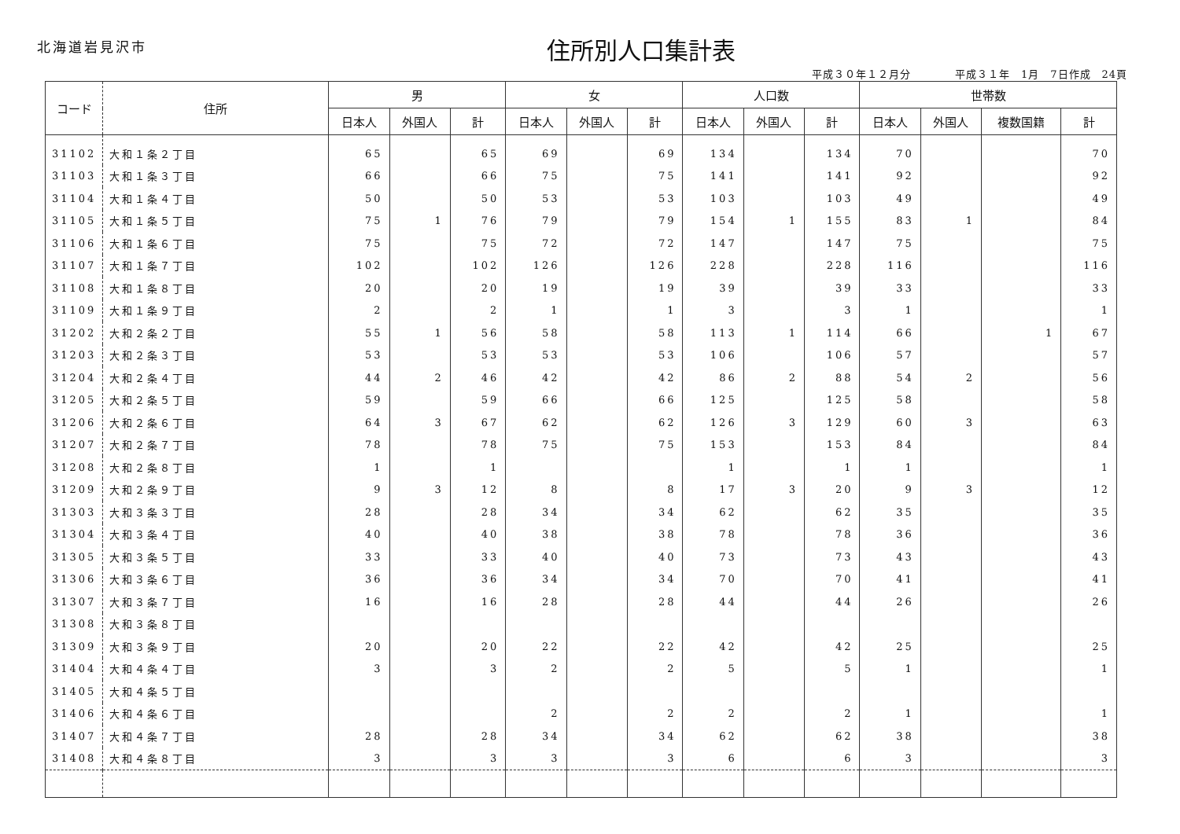北海道岩見沢市 住所別人口集計表
平成３０年１２月分　　　　平成３１年　1月　7日作成　24頁
| コード | 住所 | 男 | | | 女 | | | 人口数 | | | 世帯数 | | | |
| --- | --- | --- | --- | --- | --- | --- | --- | --- | --- | --- | --- | --- | --- | --- |
| | | 日本人 | 外国人 | 計 | 日本人 | 外国人 | 計 | 日本人 | 外国人 | 計 | 日本人 | 外国人 | 複数国籍 | 計 |
| 31102 | 大和１条２丁目 | 65 | | 65 | 69 | | 69 | 134 | | 134 | 70 | | | 70 |
| 31103 | 大和１条３丁目 | 66 | | 66 | 75 | | 75 | 141 | | 141 | 92 | | | 92 |
| 31104 | 大和１条４丁目 | 50 | | 50 | 53 | | 53 | 103 | | 103 | 49 | | | 49 |
| 31105 | 大和１条５丁目 | 75 | 1 | 76 | 79 | | 79 | 154 | 1 | 155 | 83 | 1 | | 84 |
| 31106 | 大和１条６丁目 | 75 | | 75 | 72 | | 72 | 147 | | 147 | 75 | | | 75 |
| 31107 | 大和１条７丁目 | 102 | | 102 | 126 | | 126 | 228 | | 228 | 116 | | | 116 |
| 31108 | 大和１条８丁目 | 20 | | 20 | 19 | | 19 | 39 | | 39 | 33 | | | 33 |
| 31109 | 大和１条９丁目 | 2 | | 2 | 1 | | 1 | 3 | | 3 | 1 | | | 1 |
| 31202 | 大和２条２丁目 | 55 | 1 | 56 | 58 | | 58 | 113 | 1 | 114 | 66 | | 1 | 67 |
| 31203 | 大和２条３丁目 | 53 | | 53 | 53 | | 53 | 106 | | 106 | 57 | | | 57 |
| 31204 | 大和２条４丁目 | 44 | 2 | 46 | 42 | | 42 | 86 | 2 | 88 | 54 | 2 | | 56 |
| 31205 | 大和２条５丁目 | 59 | | 59 | 66 | | 66 | 125 | | 125 | 58 | | | 58 |
| 31206 | 大和２条６丁目 | 64 | 3 | 67 | 62 | | 62 | 126 | 3 | 129 | 60 | 3 | | 63 |
| 31207 | 大和２条７丁目 | 78 | | 78 | 75 | | 75 | 153 | | 153 | 84 | | | 84 |
| 31208 | 大和２条８丁目 | 1 | | 1 | | | | 1 | | 1 | 1 | | | 1 |
| 31209 | 大和２条９丁目 | 9 | 3 | 12 | 8 | | 8 | 17 | 3 | 20 | 9 | 3 | | 12 |
| 31303 | 大和３条３丁目 | 28 | | 28 | 34 | | 34 | 62 | | 62 | 35 | | | 35 |
| 31304 | 大和３条４丁目 | 40 | | 40 | 38 | | 38 | 78 | | 78 | 36 | | | 36 |
| 31305 | 大和３条５丁目 | 33 | | 33 | 40 | | 40 | 73 | | 73 | 43 | | | 43 |
| 31306 | 大和３条６丁目 | 36 | | 36 | 34 | | 34 | 70 | | 70 | 41 | | | 41 |
| 31307 | 大和３条７丁目 | 16 | | 16 | 28 | | 28 | 44 | | 44 | 26 | | | 26 |
| 31308 | 大和３条８丁目 | | | | | | | | | | | | | |
| 31309 | 大和３条９丁目 | 20 | | 20 | 22 | | 22 | 42 | | 42 | 25 | | | 25 |
| 31404 | 大和４条４丁目 | 3 | | 3 | 2 | | 2 | 5 | | 5 | 1 | | | 1 |
| 31405 | 大和４条５丁目 | | | | | | | | | | | | | |
| 31406 | 大和４条６丁目 | | | | 2 | | 2 | 2 | | 2 | 1 | | | 1 |
| 31407 | 大和４条７丁目 | 28 | | 28 | 34 | | 34 | 62 | | 62 | 38 | | | 38 |
| 31408 | 大和４条８丁目 | 3 | | 3 | 3 | | 3 | 6 | | 6 | 3 | | | 3 |